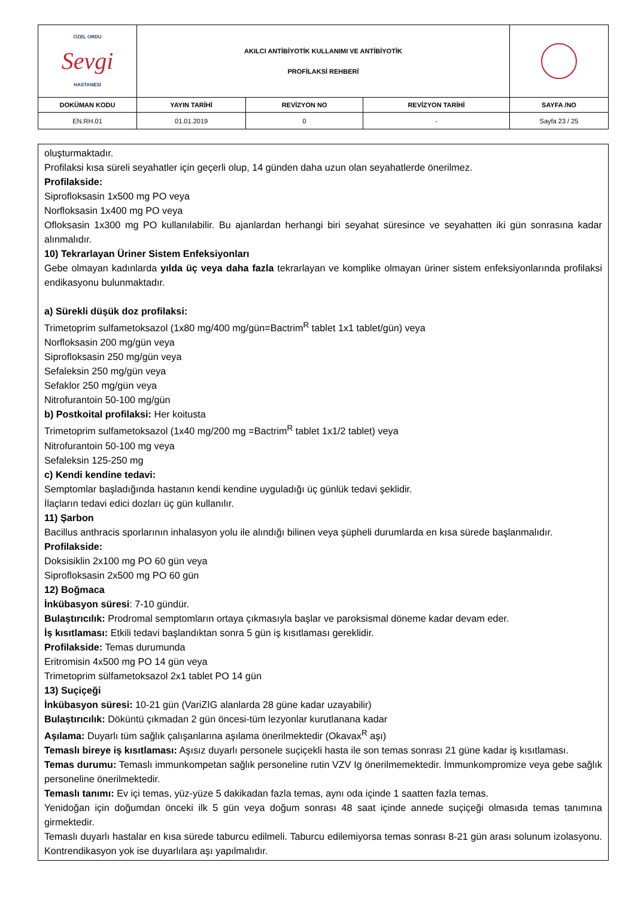| ÖZEL ORDU Sevgi HASTANESİ | AKILCI ANTİBİYOTİK KULLANIMI VE ANTİBİYOTİK PROFİLAKSİ REHBERİ | | | |
| DOKÜMAN KODU | YAYIN TARİHİ | REVİZYON NO | REVİZYON TARİHİ | SAYFA /NO |
| EN.RH.01 | 01.01.2019 | 0 | - | Sayfa 23 / 25 |
oluşturmaktadır.
Profilaksi kısa süreli seyahatler için geçerli olup, 14 günden daha uzun olan seyahatlerde önerilmez.
Profilakside:
Siprofloksasin 1x500 mg PO veya
Norfloksasin 1x400 mg PO veya
Ofloksasin 1x300 mg PO kullanılabilir. Bu ajanlardan herhangi biri seyahat süresince ve seyahatten iki gün sonrasına kadar alınmalıdır.
10) Tekrarlayan Üriner Sistem Enfeksiyonları
Gebe olmayan kadınlarda yılda üç veya daha fazla tekrarlayan ve komplike olmayan üriner sistem enfeksiyonlarında profilaksi endikasyonu bulunmaktadır.
a) Sürekli düşük doz profilaksi:
Trimetoprim sulfametoksazol (1x80 mg/400 mg/gün=Bactrim<sup>R</sup> tablet 1x1 tablet/gün) veya
Norfloksasin 200 mg/gün veya
Siprofloksasin 250 mg/gün veya
Sefaleksin 250 mg/gün veya
Sefaklor 250 mg/gün veya
Nitrofurantoin 50-100 mg/gün
b) Postkoital profilaksi: Her koitusta
Trimetoprim sulfametoksazol (1x40 mg/200 mg =Bactrim<sup>R</sup> tablet 1x1/2 tablet) veya
Nitrofurantoin 50-100 mg veya
Sefaleksin 125-250 mg
c) Kendi kendine tedavi:
Semptomlar başladığında hastanın kendi kendine uyguladığı üç günlük tedavi şeklidir.
İlaçların tedavi edici dozları üç gün kullanılır.
11) Şarbon
Bacillus anthracis sporlarının inhalasyon yolu ile alındığı bilinen veya şüpheli durumlarda en kısa sürede başlanmalıdır.
Profilakside:
Doksisiklin 2x100 mg PO 60 gün veya
Siprofloksasin 2x500 mg PO 60 gün
12) Boğmaca
İnkübasyon süresi: 7-10 gündür.
Bulaştırıcılık: Prodromal semptomların ortaya çıkmasıyla başlar ve paroksismal döneme kadar devam eder.
İş kısıtlaması: Etkili tedavi başlandıktan sonra 5 gün iş kısıtlaması gereklidir.
Profilakside: Temas durumunda
Eritromisin 4x500 mg PO 14 gün veya
Trimetoprim sülfametoksazol 2x1 tablet PO 14 gün
13) Suçiçeği
İnkübasyon süresi: 10-21 gün (VariZIG alanlarda 28 güne kadar uzayabilir)
Bulaştırıcılık: Döküntü çıkmadan 2 gün öncesi-tüm lezyonlar kurutlanana kadar
Aşılama: Duyarlı tüm sağlık çalışanlarına aşılama önerilmektedir (Okavax<sup>R</sup> aşı)
Temaslı bireye iş kısıtlaması: Aşısız duyarlı personele suçiçekli hasta ile son temas sonrası 21 güne kadar iş kısıtlaması.
Temas durumu: Temaslı immunkompetan sağlık personeline rutin VZV Ig önerilmemektedir. İmmunkompromize veya gebe sağlık personeline önerilmektedir.
Temaslı tanımı: Ev içi temas, yüz-yüze 5 dakikadan fazla temas, aynı oda içinde 1 saatten fazla temas.
Yenidoğan için doğumdan önceki ilk 5 gün veya doğum sonrası 48 saat içinde annede suçiçeği olmasıda temas tanımına girmektedir.
Temaslı duyarlı hastalar en kısa sürede taburcu edilmeli. Taburcu edilemiyorsa temas sonrası 8-21 gün arası solunum izolasyonu. Kontrendikasyon yok ise duyarlılara aşı yapılmalıdır.